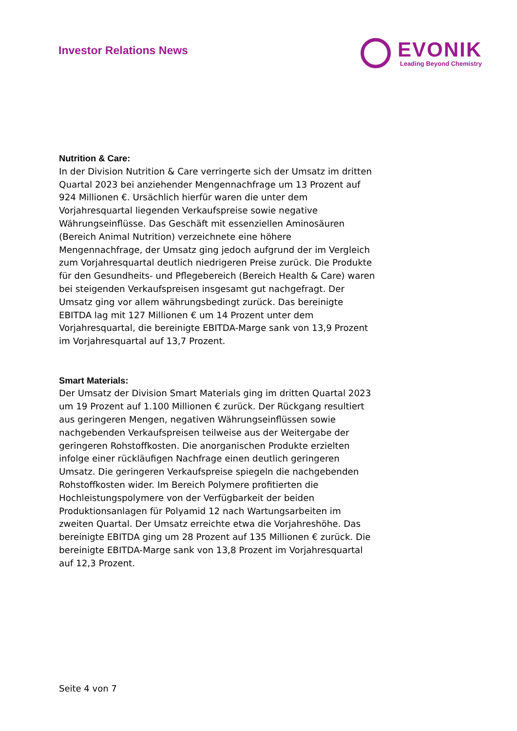Investor Relations News
EVONIK
Leading Beyond Chemistry
Nutrition & Care:
In der Division Nutrition & Care verringerte sich der Umsatz im dritten Quartal 2023 bei anziehender Mengennachfrage um 13 Prozent auf 924 Millionen €. Ursächlich hierfür waren die unter dem Vorjahresquartal liegenden Verkaufspreise sowie negative Währungseinflüsse. Das Geschäft mit essenziellen Aminosäuren (Bereich Animal Nutrition) verzeichnete eine höhere Mengennachfrage, der Umsatz ging jedoch aufgrund der im Vergleich zum Vorjahresquartal deutlich niedrigeren Preise zurück. Die Produkte für den Gesundheits- und Pflegebereich (Bereich Health & Care) waren bei steigenden Verkaufspreisen insgesamt gut nachgefragt. Der Umsatz ging vor allem währungsbedingt zurück. Das bereinigte EBITDA lag mit 127 Millionen € um 14 Prozent unter dem Vorjahresquartal, die bereinigte EBITDA-Marge sank von 13,9 Prozent im Vorjahresquartal auf 13,7 Prozent.
Smart Materials:
Der Umsatz der Division Smart Materials ging im dritten Quartal 2023 um 19 Prozent auf 1.100 Millionen € zurück. Der Rückgang resultiert aus geringeren Mengen, negativen Währungseinflüssen sowie nachgebenden Verkaufspreisen teilweise aus der Weitergabe der geringeren Rohstoffkosten. Die anorganischen Produkte erzielten infolge einer rückläufigen Nachfrage einen deutlich geringeren Umsatz. Die geringeren Verkaufspreise spiegeln die nachgebenden Rohstoffkosten wider. Im Bereich Polymere profitierten die Hochleistungspolymere von der Verfügbarkeit der beiden Produktionsanlagen für Polyamid 12 nach Wartungsarbeiten im zweiten Quartal. Der Umsatz erreichte etwa die Vorjahreshöhe. Das bereinigte EBITDA ging um 28 Prozent auf 135 Millionen € zurück. Die bereinigte EBITDA-Marge sank von 13,8 Prozent im Vorjahresquartal auf 12,3 Prozent.
Seite 4 von 7